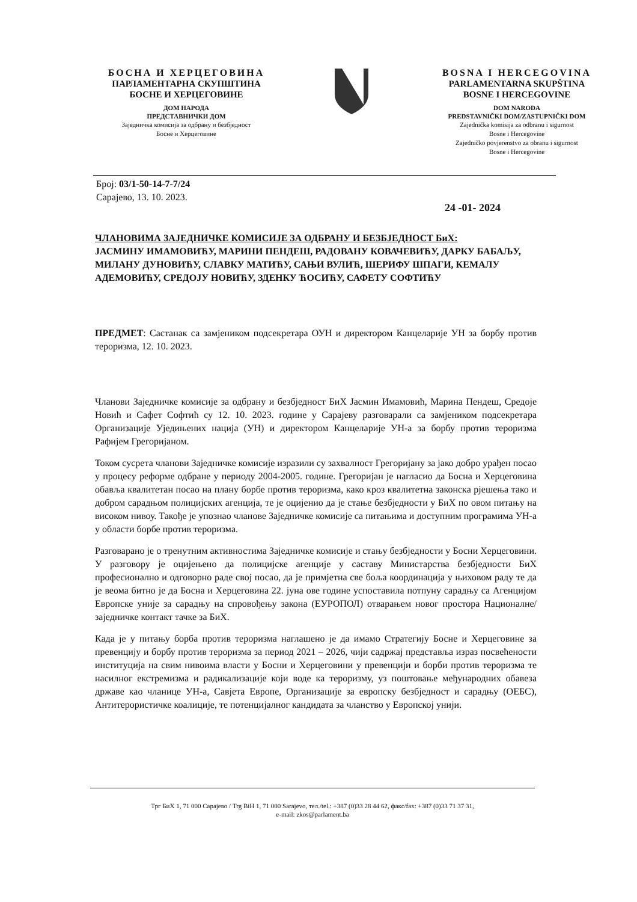БОСНА И ХЕРЦЕГОВИНА
ПАРЛАМЕНТАРНА СКУПШТИНА
БОСНЕ И ХЕРЦЕГОВИНЕ
ДОМ НАРОДА
ПРЕДСТАВНИЧКИ ДОМ
Заједничка комисија за одбрану и безбједност
Босне и Херцеговине
BOSNA I HERCEGOVINA
PARLAMENTARNA SKUPŠTINA
BOSNE I HERCEGOVINE
DOM NARODA
PREDSTAVNIČKI DOM/ZASTUPNIČKI DOM
Zajednička komisija za odbranu i sigurnost
Bosne i Hercegovine
Zajedničko povjerenstvo za obranu i sigurnost
Bosne i Hercegovine
Број: 03/1-50-14-7-7/24
Сарајево, 13. 10. 2023.
24 -01- 2024
ЧЛАНОВИМА ЗАЈЕДНИЧКЕ КОМИСИЈЕ ЗА ОДБРАНУ И БЕЗБЈЕДНОСТ БиХ:
ЈАСМИНУ ИМАМОВИЋУ, МАРИНИ ПЕНДЕШ, РАДОВАНУ КОВАЧЕВИЋУ, ДАРКУ БАБАЉУ, МИЛАНУ ДУНОВИЋУ, СЛАВКУ МАТИЋУ, САЊИ ВУЛИЋ, ШЕРИФУ ШПАГИ, КЕМАЛУ АДЕМОВИЋУ, СРЕДОЈУ НОВИЋУ, ЗДЕНКУ ЋОСИЋУ, САФЕТУ СОФТИЋУ
ПРЕДМЕТ: Састанак са замјеником подсекретара ОУН и директором Канцеларије УН за борбу против тероризма, 12. 10. 2023.
Чланови Заједничке комисије за одбрану и безбједност БиХ Јасмин Имамовић, Марина Пендеш, Средоје Новић и Сафет Софтић су 12. 10. 2023. године у Сарајеву разговарали са замјеником подсекретара Организације Уједињених нација (УН) и директором Канцеларије УН-а за борбу против тероризма Рафијем Грегоријаном.
Током сусрета чланови Заједничке комисије изразили су захвалност Грегоријану за јако добро урађен посао у процесу реформе одбране у периоду 2004-2005. године. Грегоријан је нагласио да Босна и Херцеговина обавља квалитетан посао на плану борбе против тероризма, како кроз квалитетна законска рјешења тако и добром сарадњом полицијских агенција, те је оцијенио да је стање безбједности у БиХ по овом питању на високом нивоу. Такође је упознао чланове Заједничке комисије са питањима и доступним програмима УН-а у области борбе против тероризма.
Разговарано је о тренутним активностима Заједничке комисије и стању безбједности у Босни Херцеговини. У разговору је оцијењено да полицијске агенције у саставу Министарства безбједности БиХ професионално и одговорно раде свој посао, да је примјетна све боља координација у њиховом раду те да је веома битно је да Босна и Херцеговина 22. јуна ове године успоставила потпуну сарадњу са Агенцијом Европске уније за сарадњу на спровођењу закона (ЕУРОПОЛ) отварањем новог простора Националне/заједничке контакт тачке за БиХ.
Када је у питању борба против тероризма наглашено је да имамо Стратегију Босне и Херцеговине за превенцију и борбу против тероризма за период 2021 – 2026, чији садржај представља израз посвећености институција на свим нивоима власти у Босни и Херцеговини у превенцији и борби против тероризма те насилног екстремизма и радикализације који воде ка тероризму, уз поштовање међународних обавеза државе као чланице УН-а, Савјета Европе, Организације за европску безбједност и сарадњу (ОЕБС), Антитерористичке коалиције, те потенцијалног кандидата за чланство у Европској унији.
Трг БиХ 1, 71 000 Сарајево / Trg BiH 1, 71 000 Sarajevo, тел./tel.: +387 (0)33 28 44 62, факс/fax: +387 (0)33 71 37 31,
e-mail: zkos@parlament.ba